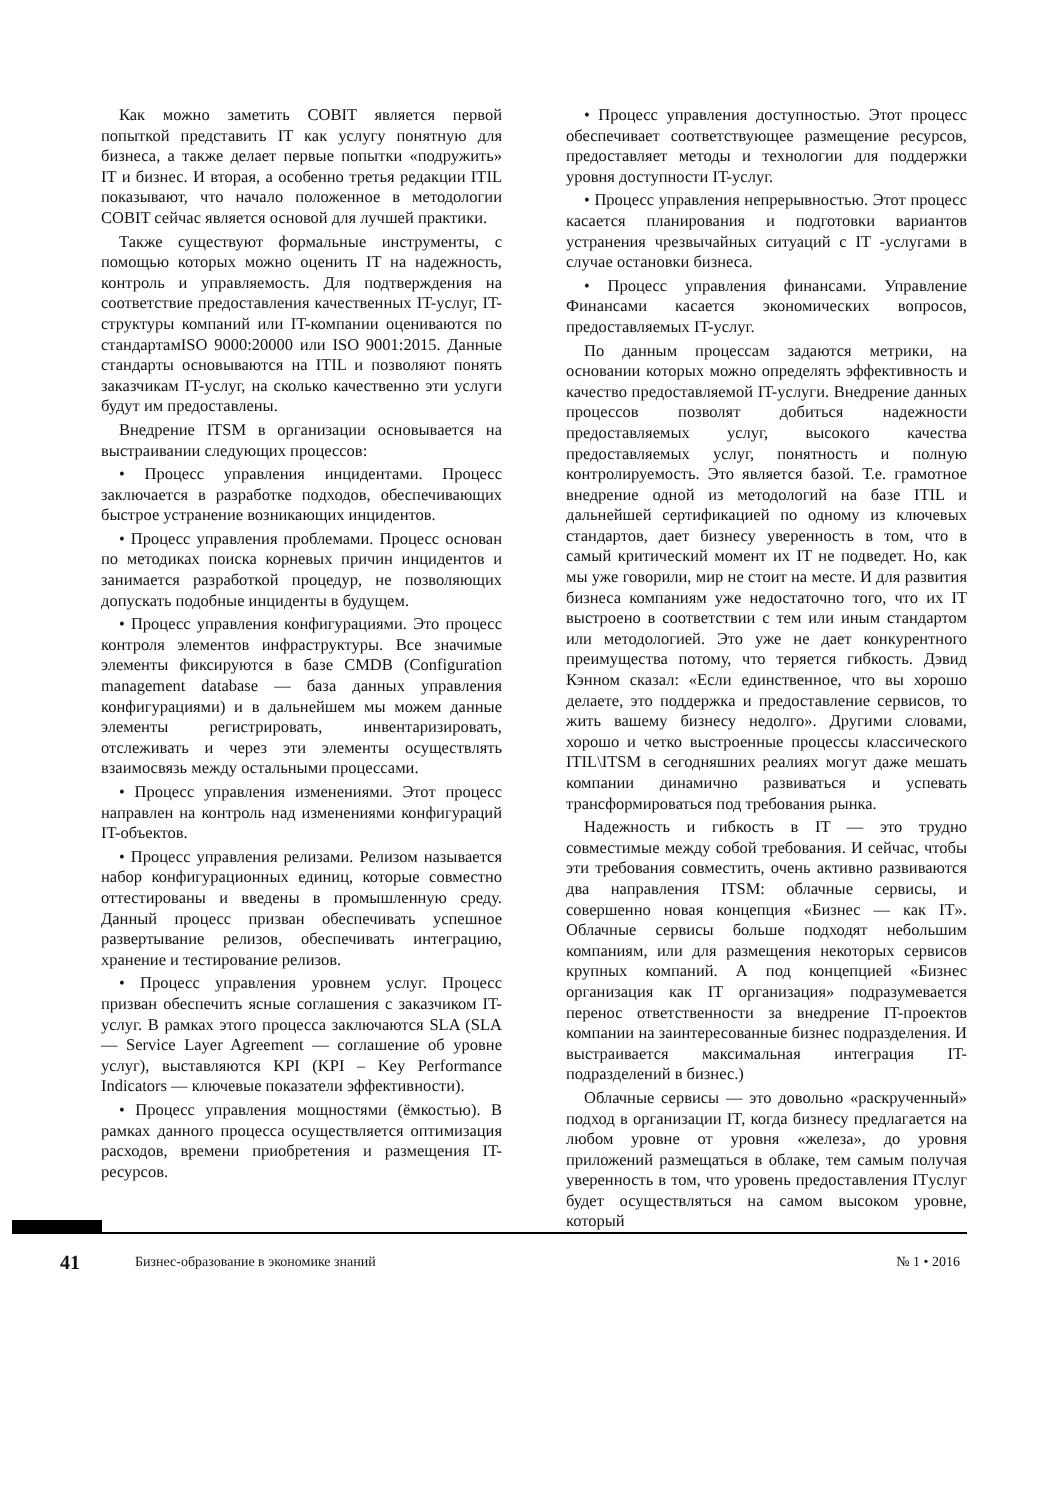Как можно заметить COBIT является первой попыткой представить IT как услугу понятную для бизнеса, а также делает первые попытки «подружить» IT и бизнес. И вторая, а особенно третья редакции ITIL показывают, что начало положенное в методологии COBIT сейчас является основой для лучшей практики.
Также существуют формальные инструменты, с помощью которых можно оценить IT на надежность, контроль и управляемость. Для подтверждения на соответствие предоставления качественных IT-услуг, IT-структуры компаний или IT-компании оцениваются по стандартамISO 9000:20000 или ISO 9001:2015. Данные стандарты основываются на ITIL и позволяют понять заказчикам IT-услуг, на сколько качественно эти услуги будут им предоставлены.
Внедрение ITSM в организации основывается на выстраивании следующих процессов:
• Процесс управления инцидентами. Процесс заключается в разработке подходов, обеспечивающих быстрое устранение возникающих инцидентов.
• Процесс управления проблемами. Процесс основан по методиках поиска корневых причин инцидентов и занимается разработкой процедур, не позволяющих допускать подобные инциденты в будущем.
• Процесс управления конфигурациями. Это процесс контроля элементов инфраструктуры. Все значимые элементы фиксируются в базе CMDB (Configuration management database — база данных управления конфигурациями) и в дальнейшем мы можем данные элементы регистрировать, инвентаризировать, отслеживать и через эти элементы осуществлять взаимосвязь между остальными процессами.
• Процесс управления изменениями. Этот процесс направлен на контроль над изменениями конфигураций IT-объектов.
• Процесс управления релизами. Релизом называется набор конфигурационных единиц, которые совместно оттестированы и введены в промышленную среду. Данный процесс призван обеспечивать успешное развертывание релизов, обеспечивать интеграцию, хранение и тестирование релизов.
• Процесс управления уровнем услуг. Процесс призван обеспечить ясные соглашения с заказчиком IT-услуг. В рамках этого процесса заключаются SLA (SLA — Service Layer Agreement — соглашение об уровне услуг), выставляются KPI (KPI – Key Performance Indicators — ключевые показатели эффективности).
• Процесс управления мощностями (ёмкостью). В рамках данного процесса осуществляется оптимизация расходов, времени приобретения и размещения IT-ресурсов.
• Процесс управления доступностью. Этот процесс обеспечивает соответствующее размещение ресурсов, предоставляет методы и технологии для поддержки уровня доступности IT-услуг.
• Процесс управления непрерывностью. Этот процесс касается планирования и подготовки вариантов устранения чрезвычайных ситуаций с IT -услугами в случае остановки бизнеса.
• Процесс управления финансами. Управление Финансами касается экономических вопросов, предоставляемых IT-услуг.
По данным процессам задаются метрики, на основании которых можно определять эффективность и качество предоставляемой IT-услуги. Внедрение данных процессов позволят добиться надежности предоставляемых услуг, высокого качества предоставляемых услуг, понятность и полную контролируемость. Это является базой. Т.е. грамотное внедрение одной из методологий на базе ITIL и дальнейшей сертификацией по одному из ключевых стандартов, дает бизнесу уверенность в том, что в самый критический момент их IT не подведет. Но, как мы уже говорили, мир не стоит на месте. И для развития бизнеса компаниям уже недостаточно того, что их IT выстроено в соответствии с тем или иным стандартом или методологией. Это уже не дает конкурентного преимущества потому, что теряется гибкость. Дэвид Кэнном сказал: «Если единственное, что вы хорошо делаете, это поддержка и предоставление сервисов, то жить вашему бизнесу недолго». Другими словами, хорошо и четко выстроенные процессы классического ITIL\ITSM в сегодняшних реалиях могут даже мешать компании динамично развиваться и успевать трансформироваться под требования рынка.
Надежность и гибкость в IT — это трудно совместимые между собой требования. И сейчас, чтобы эти требования совместить, очень активно развиваются два направления ITSM: облачные сервисы, и совершенно новая концепция «Бизнес — как IT». Облачные сервисы больше подходят небольшим компаниям, или для размещения некоторых сервисов крупных компаний. А под концепцией «Бизнес организация как IT организация» подразумевается перенос ответственности за внедрение IT-проектов компании на заинтересованные бизнес подразделения. И выстраивается максимальная интеграция IT-подразделений в бизнес.)
Облачные сервисы — это довольно «раскрученный» подход в организации IT, когда бизнесу предлагается на любом уровне от уровня «железа», до уровня приложений размещаться в облаке, тем самым получая уверенность в том, что уровень предоставления ITуслуг будет осуществляться на самом высоком уровне, который
41 Бизнес-образование в экономике знаний № 1 • 2016